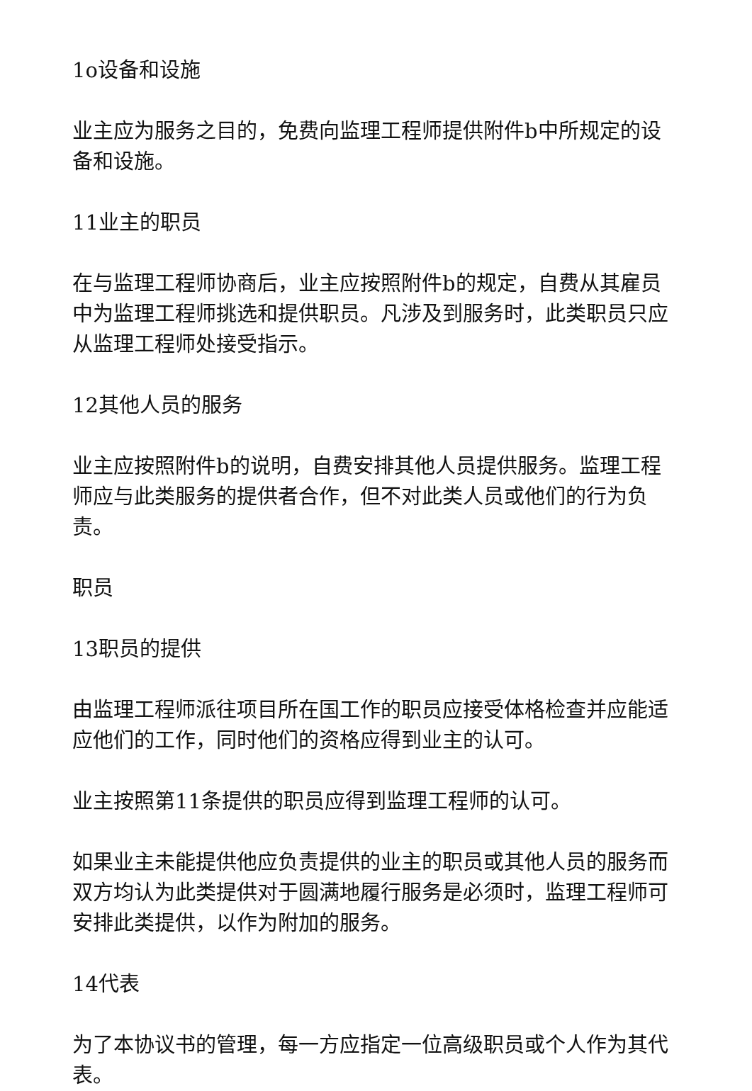1o设备和设施
业主应为服务之目的，免费向监理工程师提供附件b中所规定的设备和设施。
11业主的职员
在与监理工程师协商后，业主应按照附件b的规定，自费从其雇员中为监理工程师挑选和提供职员。凡涉及到服务时，此类职员只应从监理工程师处接受指示。
12其他人员的服务
业主应按照附件b的说明，自费安排其他人员提供服务。监理工程师应与此类服务的提供者合作，但不对此类人员或他们的行为负责。
职员
13职员的提供
由监理工程师派往项目所在国工作的职员应接受体格检查并应能适应他们的工作，同时他们的资格应得到业主的认可。
业主按照第11条提供的职员应得到监理工程师的认可。
如果业主未能提供他应负责提供的业主的职员或其他人员的服务而双方均认为此类提供对于圆满地履行服务是必须时，监理工程师可安排此类提供，以作为附加的服务。
14代表
为了本协议书的管理，每一方应指定一位高级职员或个人作为其代表。